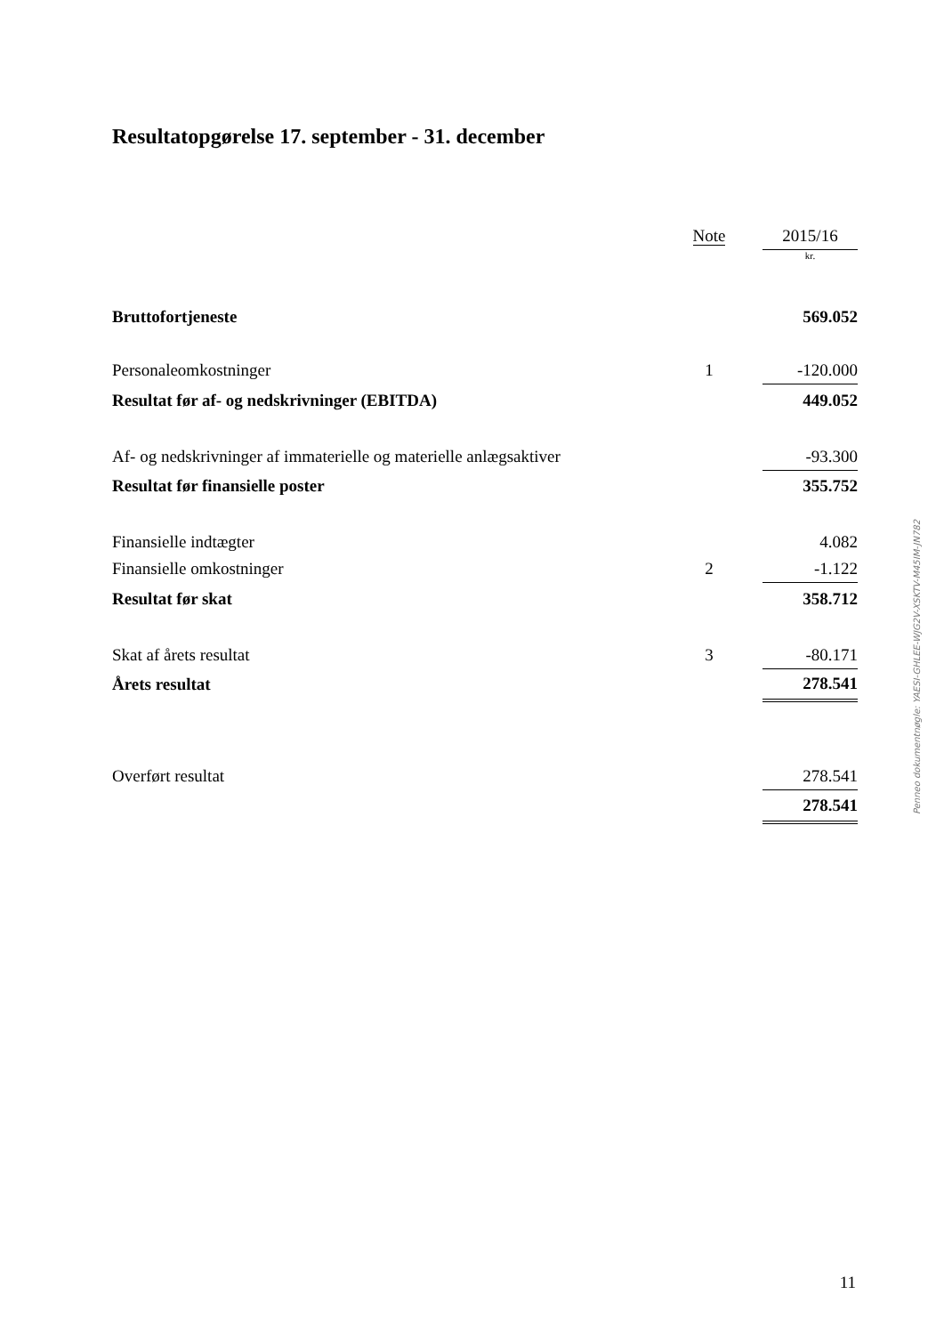Resultatopgørelse 17. september - 31. december
| | Note | | 2015/16 |
| --- | --- | --- | --- |
| | | | kr. |
| Bruttofortjeneste | | | 569.052 |
| Personaleomkostninger | 1 | | -120.000 |
| Resultat før af- og nedskrivninger (EBITDA) | | | 449.052 |
| Af- og nedskrivninger af immaterielle og materielle anlægsaktiver | | | -93.300 |
| Resultat før finansielle poster | | | 355.752 |
| Finansielle indtægter | | | 4.082 |
| Finansielle omkostninger | 2 | | -1.122 |
| Resultat før skat | | | 358.712 |
| Skat af årets resultat | 3 | | -80.171 |
| Årets resultat | | | 278.541 |
| Overført resultat | | | 278.541 |
| | | | 278.541 |
Penneo dokumentnøgle: YAESI-GHLEE-WJG2V-XSKTV-M45IM-JN782
11